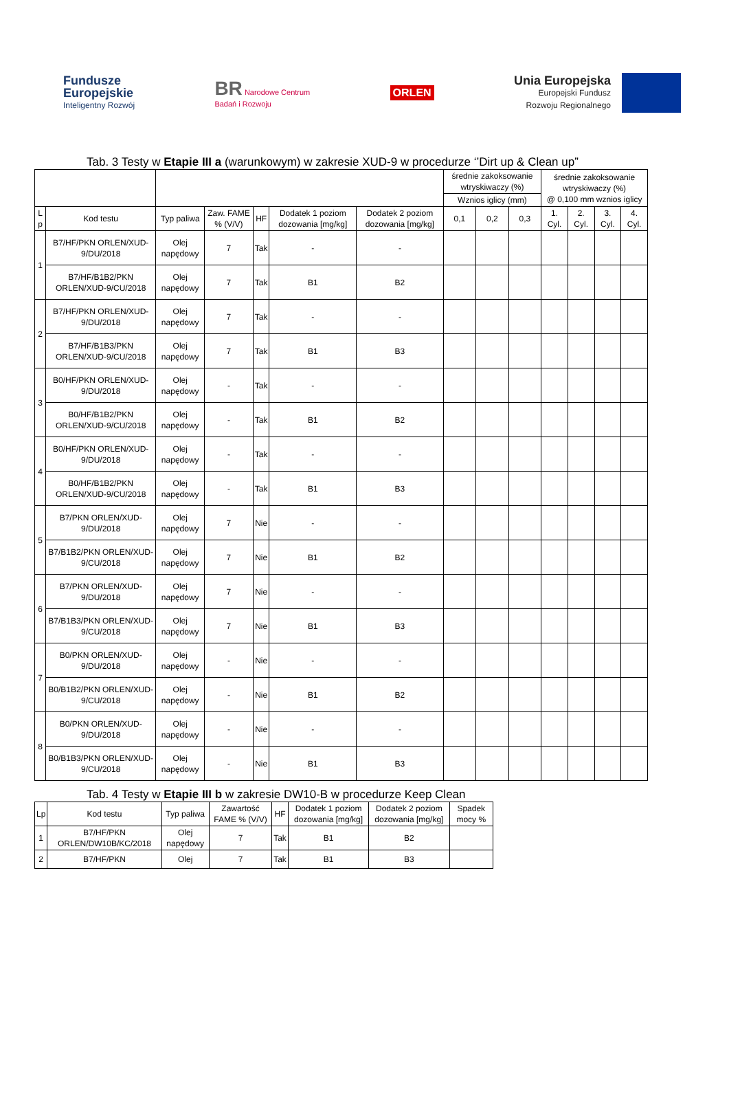Fundusze
Europejskie
Inteligentny Rozwój
BR Narodowe Centrum
Badań i Rozwoju
ORLEN
Unia Europejska
Europejski Fundusz
Rozwoju Regionalnego
Tab. 3 Testy w Etapie III a (warunkowym) w zakresie XUD-9 w procedurze ‘’Dirt up & Clean up”
| | | | | | | | średnie zakoksowanie wtryskiwaczy (%) | | | średnie zakoksowanie wtryskiwaczy (%) @ 0,100 mm wznios iglicy | | | |
| --- | --- | --- | --- | --- | --- | --- | --- | --- | --- | --- | --- | --- | --- |
| | | | | | | | Wznios iglicy (mm) | | | | | | |
| L p | Kod testu | Typ paliwa | Zaw. FAME % (V/V) | HF | Dodatek 1 poziom dozowania [mg/kg] | Dodatek 2 poziom dozowania [mg/kg] | 0,1 | 0,2 | 0,3 | 1. Cyl. | 2. Cyl. | 3. Cyl. | 4. Cyl. |
| 1 | B7/HF/PKN ORLEN/XUD-9/DU/2018 | Olej napędowy | 7 | Tak | - | - | | | | | | | |
| | B7/HF/B1B2/PKN ORLEN/XUD-9/CU/2018 | Olej napędowy | 7 | Tak | B1 | B2 | | | | | | | |
| 2 | B7/HF/PKN ORLEN/XUD-9/DU/2018 | Olej napędowy | 7 | Tak | - | - | | | | | | | |
| | B7/HF/B1B3/PKN ORLEN/XUD-9/CU/2018 | Olej napędowy | 7 | Tak | B1 | B3 | | | | | | | |
| 3 | B0/HF/PKN ORLEN/XUD-9/DU/2018 | Olej napędowy | - | Tak | - | - | | | | | | | |
| | B0/HF/B1B2/PKN ORLEN/XUD-9/CU/2018 | Olej napędowy | - | Tak | B1 | B2 | | | | | | | |
| 4 | B0/HF/PKN ORLEN/XUD-9/DU/2018 | Olej napędowy | - | Tak | - | - | | | | | | | |
| | B0/HF/B1B2/PKN ORLEN/XUD-9/CU/2018 | Olej napędowy | - | Tak | B1 | B3 | | | | | | | |
| 5 | B7/PKN ORLEN/XUD-9/DU/2018 | Olej napędowy | 7 | Nie | - | - | | | | | | | |
| | B7/B1B2/PKN ORLEN/XUD-9/CU/2018 | Olej napędowy | 7 | Nie | B1 | B2 | | | | | | | |
| 6 | B7/PKN ORLEN/XUD-9/DU/2018 | Olej napędowy | 7 | Nie | - | - | | | | | | | |
| | B7/B1B3/PKN ORLEN/XUD-9/CU/2018 | Olej napędowy | 7 | Nie | B1 | B3 | | | | | | | |
| 7 | B0/PKN ORLEN/XUD-9/DU/2018 | Olej napędowy | - | Nie | - | - | | | | | | | |
| | B0/B1B2/PKN ORLEN/XUD-9/CU/2018 | Olej napędowy | - | Nie | B1 | B2 | | | | | | | |
| 8 | B0/PKN ORLEN/XUD-9/DU/2018 | Olej napędowy | - | Nie | - | - | | | | | | | |
| | B0/B1B3/PKN ORLEN/XUD-9/CU/2018 | Olej napędowy | - | Nie | B1 | B3 | | | | | | | |
Tab. 4 Testy w Etapie III b w zakresie DW10-B w procedurze Keep Clean
| Lp | Kod testu | Typ paliwa | Zawartość FAME % (V/V) | HF | Dodatek 1 poziom dozowania [mg/kg] | Dodatek 2 poziom dozowania [mg/kg] | Spadek mocy % |
| --- | --- | --- | --- | --- | --- | --- | --- |
| 1 | B7/HF/PKN ORLEN/DW10B/KC/2018 | Olej napędowy | 7 | Tak | B1 | B2 | |
| 2 | B7/HF/PKN | Olej | 7 | Tak | B1 | B3 | |